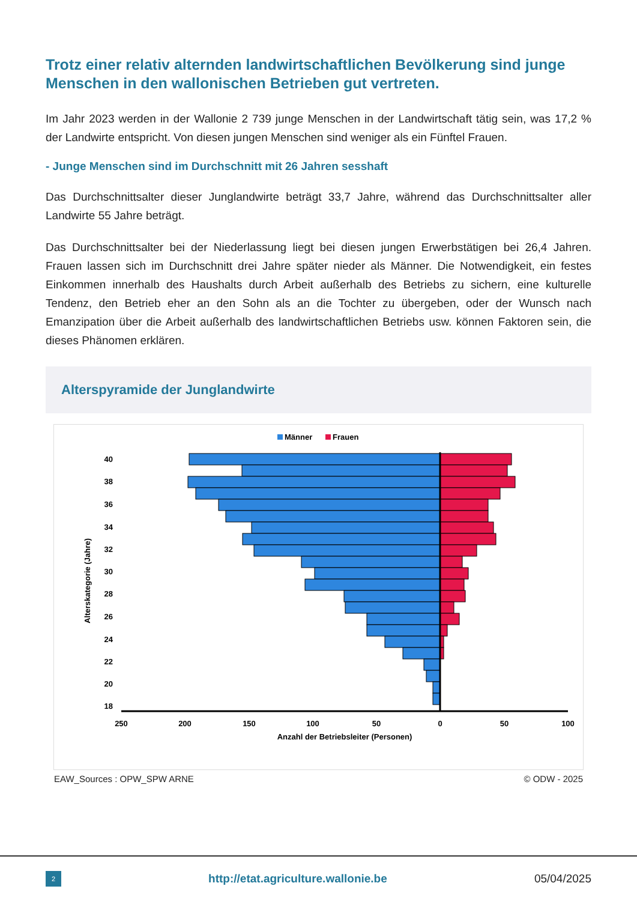Trotz einer relativ alternden landwirtschaftlichen Bevölkerung sind junge Menschen in den wallonischen Betrieben gut vertreten.
Im Jahr 2023 werden in der Wallonie 2 739 junge Menschen in der Landwirtschaft tätig sein, was 17,2 % der Landwirte entspricht. Von diesen jungen Menschen sind weniger als ein Fünftel Frauen.
- Junge Menschen sind im Durchschnitt mit 26 Jahren sesshaft
Das Durchschnittsalter dieser Junglandwirte beträgt 33,7 Jahre, während das Durchschnittsalter aller Landwirte 55 Jahre beträgt.
Das Durchschnittsalter bei der Niederlassung liegt bei diesen jungen Erwerbstätigen bei 26,4 Jahren. Frauen lassen sich im Durchschnitt drei Jahre später nieder als Männer. Die Notwendigkeit, ein festes Einkommen innerhalb des Haushalts durch Arbeit außerhalb des Betriebs zu sichern, eine kulturelle Tendenz, den Betrieb eher an den Sohn als an die Tochter zu übergeben, oder der Wunsch nach Emanzipation über die Arbeit außerhalb des landwirtschaftlichen Betriebs usw. können Faktoren sein, die dieses Phänomen erklären.
Alterspyramide der Junglandwirte
Männer
Frauen
250
200
150
100
50
0
50
100
Anzahl der Betriebsleiter (Personen)
40
38
36
34
32
30
28
26
24
22
20
18
Alterskategorie (Jahre)
EAW_Sources : OPW_SPW ARNE © ODW - 2025
2
http://etat.agriculture.wallonie.be
05/04/2025